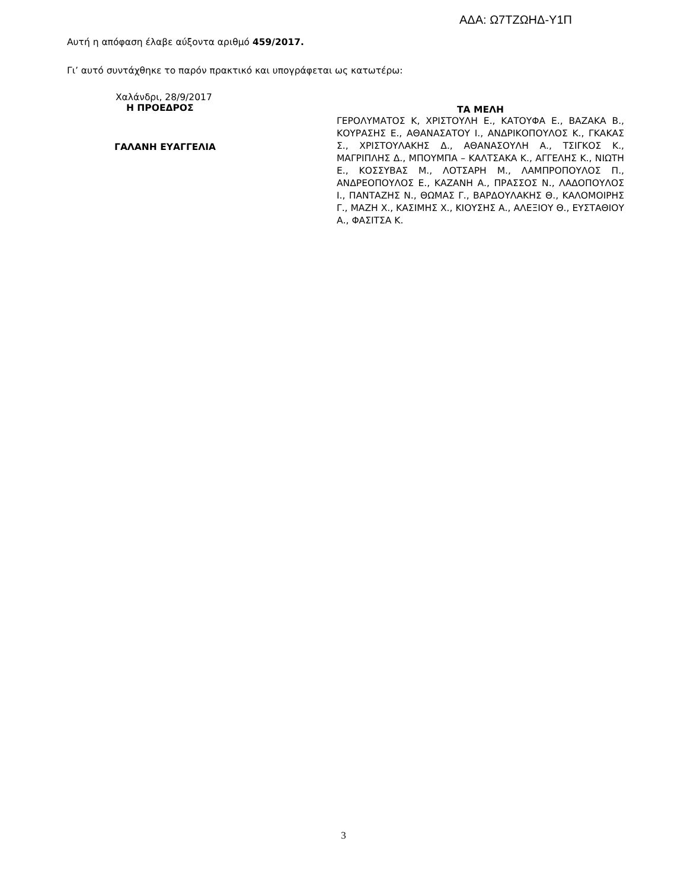ΑΔΑ: Ω7ΤΖΩΗΔ-Υ1Π
Αυτή η απόφαση έλαβε αύξοντα αριθμό 459/2017.
Γι’ αυτό συντάχθηκε το παρόν πρακτικό και υπογράφεται ως κατωτέρω:
Χαλάνδρι, 28/9/2017
Η ΠΡΟΕΔΡΟΣ
ΓΑΛΑΝΗ ΕΥΑΓΓΕΛΙΑ
ΤΑ ΜΕΛΗ
ΓΕΡΟΛΥΜΑΤΟΣ Κ, ΧΡΙΣΤΟΥΛΗ Ε., ΚΑΤΟΥΦΑ Ε., ΒΑΖΑΚΑ Β., ΚΟΥΡΑΣΗΣ Ε., ΑΘΑΝΑΣΑΤΟΥ Ι., ΑΝΔΡΙΚΟΠΟΥΛΟΣ Κ., ΓΚΑΚΑΣ Σ., ΧΡΙΣΤΟΥΛΑΚΗΣ Δ., ΑΘΑΝΑΣΟΥΛΗ Α., ΤΣΙΓΚΟΣ Κ., ΜΑΓΡΙΠΛΗΣ Δ., ΜΠΟΥΜΠΑ – ΚΑΛΤΣΑΚΑ Κ., ΑΓΓΕΛΗΣ Κ., ΝΙΩΤΗ Ε., ΚΟΣΣΥΒΑΣ Μ., ΛΟΤΣΑΡΗ Μ., ΛΑΜΠΡΟΠΟΥΛΟΣ Π., ΑΝΔΡΕΟΠΟΥΛΟΣ Ε., ΚΑΖΑΝΗ Α., ΠΡΑΣΣΟΣ Ν., ΛΑΔΟΠΟΥΛΟΣ Ι., ΠΑΝΤΑΖΗΣ Ν., ΘΩΜΑΣ Γ., ΒΑΡΔΟΥΛΑΚΗΣ Θ., ΚΑΛΟΜΟΙΡΗΣ Γ., ΜΑΖΗ Χ., ΚΑΣΙΜΗΣ Χ., ΚΙΟΥΣΗΣ Α., ΑΛΕΞΙΟΥ Θ., ΕΥΣΤΑΘΙΟΥ Α., ΦΑΣΙΤΣΑ Κ.
3